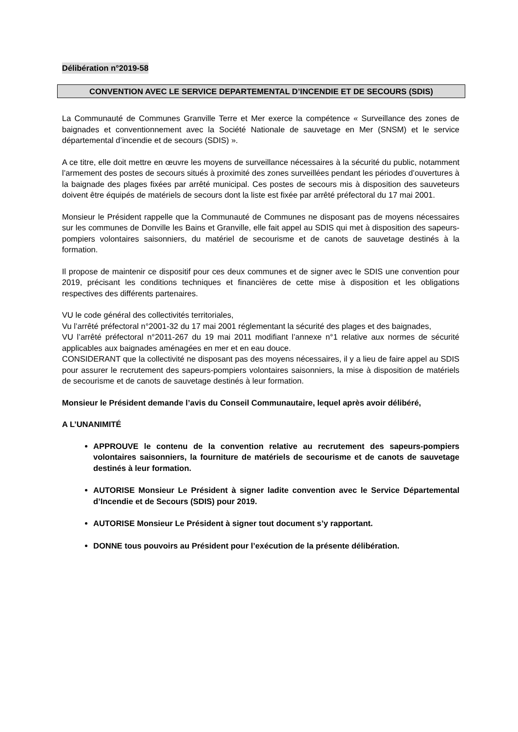Délibération n°2019-58
CONVENTION AVEC LE SERVICE DEPARTEMENTAL D’INCENDIE ET DE SECOURS (SDIS)
La Communauté de Communes Granville Terre et Mer exerce la compétence « Surveillance des zones de baignades et conventionnement avec la Société Nationale de sauvetage en Mer (SNSM) et le service départemental d’incendie et de secours (SDIS) ».
A ce titre, elle doit mettre en œuvre les moyens de surveillance nécessaires à la sécurité du public, notamment l’armement des postes de secours situés à proximité des zones surveillées pendant les périodes d’ouvertures à la baignade des plages fixées par arrêté municipal. Ces postes de secours mis à disposition des sauveteurs doivent être équipés de matériels de secours dont la liste est fixée par arrêté préfectoral du 17 mai 2001.
Monsieur le Président rappelle que la Communauté de Communes ne disposant pas de moyens nécessaires sur les communes de Donville les Bains et Granville, elle fait appel au SDIS qui met à disposition des sapeurs-pompiers volontaires saisonniers, du matériel de secourisme et de canots de sauvetage destinés à la formation.
Il propose de maintenir ce dispositif pour ces deux communes et de signer avec le SDIS une convention pour 2019, précisant les conditions techniques et financières de cette mise à disposition et les obligations respectives des différents partenaires.
VU le code général des collectivités territoriales,
Vu l’arrêté préfectoral n°2001-32 du 17 mai 2001 réglementant la sécurité des plages et des baignades,
VU l’arrêté préfectoral n°2011-267 du 19 mai 2011 modifiant l’annexe n°1 relative aux normes de sécurité applicables aux baignades aménagées en mer et en eau douce.
CONSIDERANT que la collectivité ne disposant pas des moyens nécessaires, il y a lieu de faire appel au SDIS pour assurer le recrutement des sapeurs-pompiers volontaires saisonniers, la mise à disposition de matériels de secourisme et de canots de sauvetage destinés à leur formation.
Monsieur le Président demande l’avis du Conseil Communautaire, lequel après avoir délibéré,
A L’UNANIMITÉ
APPROUVE le contenu de la convention relative au recrutement des sapeurs-pompiers volontaires saisonniers, la fourniture de matériels de secourisme et de canots de sauvetage destinés à leur formation.
AUTORISE Monsieur Le Président à signer ladite convention avec le Service Départemental d’Incendie et de Secours (SDIS) pour 2019.
AUTORISE Monsieur Le Président à signer tout document s’y rapportant.
DONNE tous pouvoirs au Président pour l’exécution de la présente délibération.